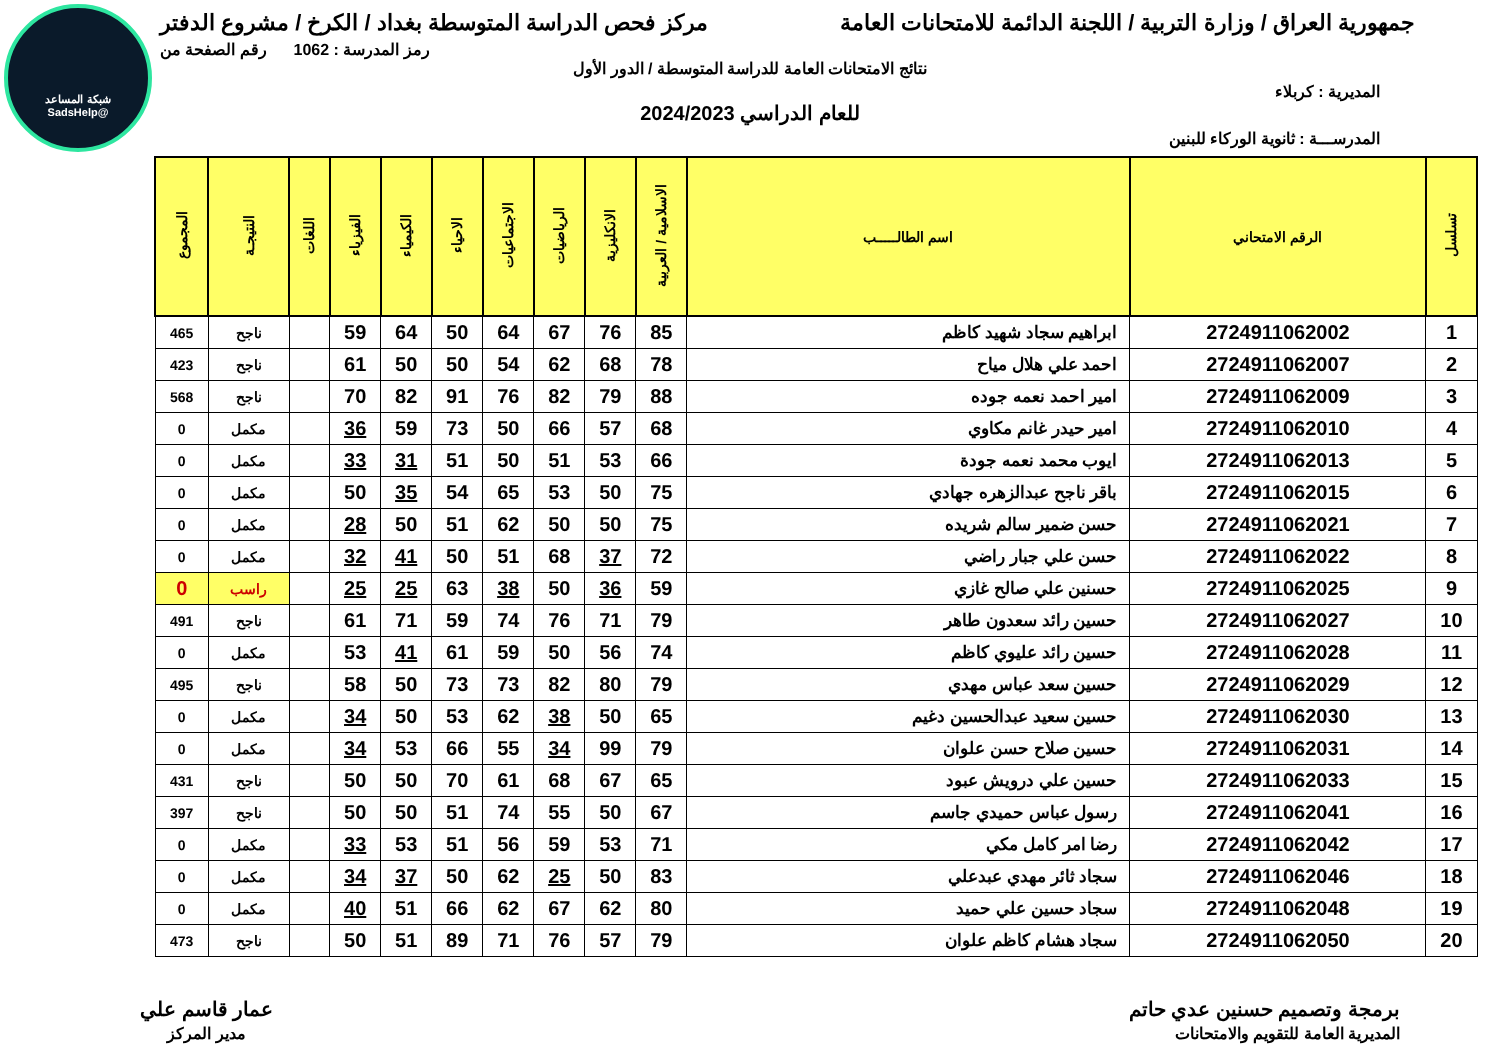شبكة المساعد
@SadsHelp
جمهورية العراق / وزارة التربية / اللجنة الدائمة للامتحانات العامة
مركز فحص الدراسة المتوسطة بغداد / الكرخ / مشروع الدفتر
رمز المدرسة : 1062 رقم الصفحة من
نتائج الامتحانات العامة للدراسة المتوسطة / الدور الأول
المديرية : كربلاء
للعام الدراسي 2024/2023
المدرســـة : ثانوية الوركاء للبنين
| تسلسل | الرقم الامتحاني | اسم الطالـــــب | الاسلامية / العربية | الانكليزية | الرياضيات | الاجتماعيات | الاحياء | الكيمياء | الفيزياء | اللغات | النتيجـة | المجموع |
| --- | --- | --- | --- | --- | --- | --- | --- | --- | --- | --- | --- | --- |
| 1 | 2724911062002 | ابراهيم سجاد شهيد كاظم | 85 | 76 | 67 | 64 | 50 | 64 | 59 | | ناجح | 465 |
| 2 | 2724911062007 | احمد علي هلال مياح | 78 | 68 | 62 | 54 | 50 | 50 | 61 | | ناجح | 423 |
| 3 | 2724911062009 | امير احمد نعمه جوده | 88 | 79 | 82 | 76 | 91 | 82 | 70 | | ناجح | 568 |
| 4 | 2724911062010 | امير حيدر غانم مكاوي | 68 | 57 | 66 | 50 | 73 | 59 | 36 | | مكمل | 0 |
| 5 | 2724911062013 | ايوب محمد نعمه جودة | 66 | 53 | 51 | 50 | 51 | 31 | 33 | | مكمل | 0 |
| 6 | 2724911062015 | باقر ناجح عبدالزهره جهادي | 75 | 50 | 53 | 65 | 54 | 35 | 50 | | مكمل | 0 |
| 7 | 2724911062021 | حسن ضمير سالم شريده | 75 | 50 | 50 | 62 | 51 | 50 | 28 | | مكمل | 0 |
| 8 | 2724911062022 | حسن علي جبار راضي | 72 | 37 | 68 | 51 | 50 | 41 | 32 | | مكمل | 0 |
| 9 | 2724911062025 | حسنين علي صالح غازي | 59 | 36 | 50 | 38 | 63 | 25 | 25 | | راسب | 0 |
| 10 | 2724911062027 | حسين رائد سعدون طاهر | 79 | 71 | 76 | 74 | 59 | 71 | 61 | | ناجح | 491 |
| 11 | 2724911062028 | حسين رائد عليوي كاظم | 74 | 56 | 50 | 59 | 61 | 41 | 53 | | مكمل | 0 |
| 12 | 2724911062029 | حسين سعد عباس مهدي | 79 | 80 | 82 | 73 | 73 | 50 | 58 | | ناجح | 495 |
| 13 | 2724911062030 | حسين سعيد عبدالحسين دغيم | 65 | 50 | 38 | 62 | 53 | 50 | 34 | | مكمل | 0 |
| 14 | 2724911062031 | حسين صلاح حسن علوان | 79 | 99 | 34 | 55 | 66 | 53 | 34 | | مكمل | 0 |
| 15 | 2724911062033 | حسين علي درويش عبود | 65 | 67 | 68 | 61 | 70 | 50 | 50 | | ناجح | 431 |
| 16 | 2724911062041 | رسول عباس حميدي جاسم | 67 | 50 | 55 | 74 | 51 | 50 | 50 | | ناجح | 397 |
| 17 | 2724911062042 | رضا امر كامل مكي | 71 | 53 | 59 | 56 | 51 | 53 | 33 | | مكمل | 0 |
| 18 | 2724911062046 | سجاد ثائر مهدي عبدعلي | 83 | 50 | 25 | 62 | 50 | 37 | 34 | | مكمل | 0 |
| 19 | 2724911062048 | سجاد حسين علي حميد | 80 | 62 | 67 | 62 | 66 | 51 | 40 | | مكمل | 0 |
| 20 | 2724911062050 | سجاد هشام كاظم علوان | 79 | 57 | 76 | 71 | 89 | 51 | 50 | | ناجح | 473 |
برمجة وتصميم حسنين عدي حاتم
المديرية العامة للتقويم والامتحانات
عمار قاسم علي
مدير المركز